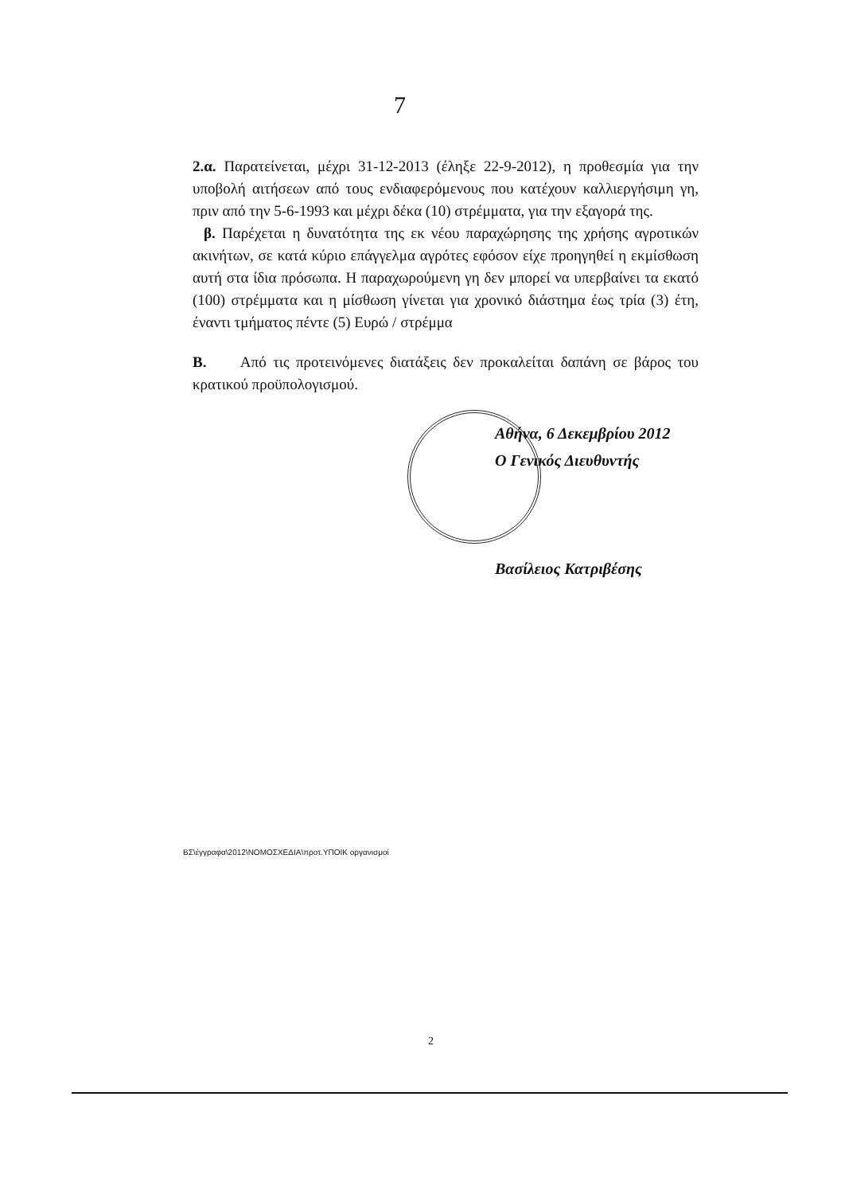7
2.α. Παρατείνεται, μέχρι 31-12-2013 (έληξε 22-9-2012), η προθεσμία για την υποβολή αιτήσεων από τους ενδιαφερόμενους που κατέχουν καλλιεργήσιμη γη, πριν από την 5-6-1993 και μέχρι δέκα (10) στρέμματα, για την εξαγορά της.
β. Παρέχεται η δυνατότητα της εκ νέου παραχώρησης της χρήσης αγροτικών ακινήτων, σε κατά κύριο επάγγελμα αγρότες εφόσον είχε προηγηθεί η εκμίσθωση αυτή στα ίδια πρόσωπα. Η παραχωρούμενη γη δεν μπορεί να υπερβαίνει τα εκατό (100) στρέμματα και η μίσθωση γίνεται για χρονικό διάστημα έως τρία (3) έτη, έναντι τμήματος πέντε (5) Ευρώ / στρέμμα
Β. Από τις προτεινόμενες διατάξεις δεν προκαλείται δαπάνη σε βάρος του κρατικού προϋπολογισμού.
Αθήνα, 6 Δεκεμβρίου 2012
Ο Γενικός Διευθυντής
Βασίλειος Κατριβέσης
ΒΣ\έγγραφα\2012\ΝΟΜΟΣΧΕΔΙΑ\προτ.ΥΠΟΙΚ οργανισμοί
2